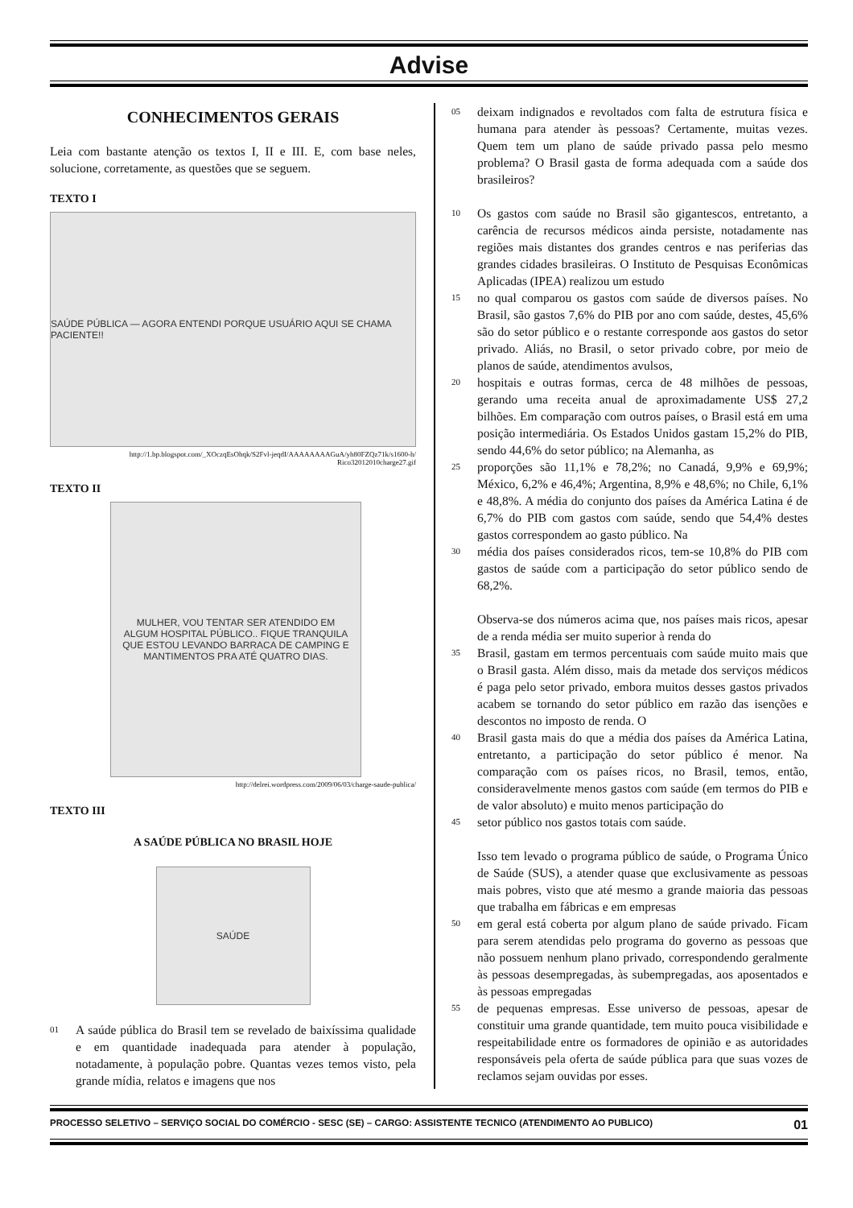Advise
CONHECIMENTOS GERAIS
Leia com bastante atenção os textos I, II e III. E, com base neles, solucione, corretamente, as questões que se seguem.
TEXTO I
SAÚDE PÚBLICA — AGORA ENTENDI PORQUE USUÁRIO AQUI SE CHAMA PACIENTE!!
http://1.bp.blogspot.com/_XOczqEsOhqk/S2Fvl-jeqdI/AAAAAAAAGuA/yh80FZQz71k/s1600-h/ Rico32012010charge27.gif
TEXTO II
MULHER, VOU TENTAR SER ATENDIDO EM ALGUM HOSPITAL PÚBLICO.. FIQUE TRANQUILA QUE ESTOU LEVANDO BARRACA DE CAMPING E MANTIMENTOS PRA ATÉ QUATRO DIAS.
http://delrei.wordpress.com/2009/06/03/charge-saude-publica/
TEXTO III
A SAÚDE PÚBLICA NO BRASIL HOJE
SAÚDE
01 A saúde pública do Brasil tem se revelado de baixíssima qualidade e em quantidade inadequada para atender à população, notadamente, à população pobre. Quantas vezes temos visto, pela grande mídia, relatos e imagens que nos
05 deixam indignados e revoltados com falta de estrutura física e humana para atender às pessoas? Certamente, muitas vezes. Quem tem um plano de saúde privado passa pelo mesmo problema? O Brasil gasta de forma adequada com a saúde dos brasileiros?
10 Os gastos com saúde no Brasil são gigantescos, entretanto, a carência de recursos médicos ainda persiste, notadamente nas regiões mais distantes dos grandes centros e nas periferias das grandes cidades brasileiras. O Instituto de Pesquisas Econômicas Aplicadas (IPEA) realizou um estudo
15 no qual comparou os gastos com saúde de diversos países. No Brasil, são gastos 7,6% do PIB por ano com saúde, destes, 45,6% são do setor público e o restante corresponde aos gastos do setor privado. Aliás, no Brasil, o setor privado cobre, por meio de planos de saúde, atendimentos avulsos,
20 hospitais e outras formas, cerca de 48 milhões de pessoas, gerando uma receita anual de aproximadamente US$ 27,2 bilhões. Em comparação com outros países, o Brasil está em uma posição intermediária. Os Estados Unidos gastam 15,2% do PIB, sendo 44,6% do setor público; na Alemanha, as
25 proporções são 11,1% e 78,2%; no Canadá, 9,9% e 69,9%; México, 6,2% e 46,4%; Argentina, 8,9% e 48,6%; no Chile, 6,1% e 48,8%. A média do conjunto dos países da América Latina é de 6,7% do PIB com gastos com saúde, sendo que 54,4% destes gastos correspondem ao gasto público. Na
30 média dos países considerados ricos, tem-se 10,8% do PIB com gastos de saúde com a participação do setor público sendo de 68,2%.
Observa-se dos números acima que, nos países mais ricos, apesar de a renda média ser muito superior à renda do
35 Brasil, gastam em termos percentuais com saúde muito mais que o Brasil gasta. Além disso, mais da metade dos serviços médicos é paga pelo setor privado, embora muitos desses gastos privados acabem se tornando do setor público em razão das isenções e descontos no imposto de renda. O
40 Brasil gasta mais do que a média dos países da América Latina, entretanto, a participação do setor público é menor. Na comparação com os países ricos, no Brasil, temos, então, consideravelmente menos gastos com saúde (em termos do PIB e de valor absoluto) e muito menos participação do
45 setor público nos gastos totais com saúde.
Isso tem levado o programa público de saúde, o Programa Único de Saúde (SUS), a atender quase que exclusivamente as pessoas mais pobres, visto que até mesmo a grande maioria das pessoas que trabalha em fábricas e em empresas
50 em geral está coberta por algum plano de saúde privado. Ficam para serem atendidas pelo programa do governo as pessoas que não possuem nenhum plano privado, correspondendo geralmente às pessoas desempregadas, às subempregadas, aos aposentados e às pessoas empregadas
55 de pequenas empresas. Esse universo de pessoas, apesar de constituir uma grande quantidade, tem muito pouca visibilidade e respeitabilidade entre os formadores de opinião e as autoridades responsáveis pela oferta de saúde pública para que suas vozes de reclamos sejam ouvidas por esses.
PROCESSO SELETIVO – SERVIÇO SOCIAL DO COMÉRCIO - SESC (SE) – CARGO: ASSISTENTE TECNICO (ATENDIMENTO AO PUBLICO) 01